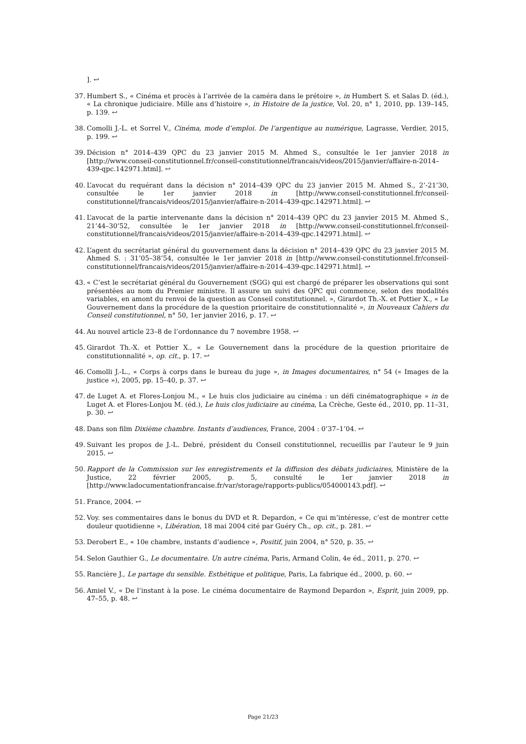]. ↩
37. Humbert S., « Cinéma et procès à l’arrivée de la caméra dans le prétoire », in Humbert S. et Salas D. (éd.), « La chronique judiciaire. Mille ans d’histoire », in Histoire de la justice, Vol. 20, n° 1, 2010, pp. 139–145, p. 139. ↩
38. Comolli J.-L. et Sorrel V., Cinéma, mode d’emploi. De l’argentique au numérique, Lagrasse, Verdier, 2015, p. 199. ↩
39. Décision n° 2014–439 QPC du 23 janvier 2015 M. Ahmed S., consultée le 1er janvier 2018 in [http://www.conseil-constitutionnel.fr/conseil-constitutionnel/francais/videos/2015/janvier/affaire-n-2014–439-qpc.142971.html]. ↩
40. L’avocat du requérant dans la décision n° 2014–439 QPC du 23 janvier 2015 M. Ahmed S., 2’-21’30, consultée le 1er janvier 2018 in [http://www.conseil-constitutionnel.fr/conseil-constitutionnel/francais/videos/2015/janvier/affaire-n-2014–439-qpc.142971.html]. ↩
41. L’avocat de la partie intervenante dans la décision n° 2014–439 QPC du 23 janvier 2015 M. Ahmed S., 21’44–30’52, consultée le 1er janvier 2018 in [http://www.conseil-constitutionnel.fr/conseil-constitutionnel/francais/videos/2015/janvier/affaire-n-2014–439-qpc.142971.html]. ↩
42. L’agent du secrétariat général du gouvernement dans la décision n° 2014–439 QPC du 23 janvier 2015 M. Ahmed S. : 31’05–38’54, consultée le 1er janvier 2018 in [http://www.conseil-constitutionnel.fr/conseil-constitutionnel/francais/videos/2015/janvier/affaire-n-2014–439-qpc.142971.html]. ↩
43. « C’est le secrétariat général du Gouvernement (SGG) qui est chargé de préparer les observations qui sont présentées au nom du Premier ministre. Il assure un suivi des QPC qui commence, selon des modalités variables, en amont du renvoi de la question au Conseil constitutionnel. », Girardot Th.-X. et Pottier X., « Le Gouvernement dans la procédure de la question prioritaire de constitutionnalité », in Nouveaux Cahiers du Conseil constitutionnel, n° 50, 1er janvier 2016, p. 17. ↩
44. Au nouvel article 23–8 de l’ordonnance du 7 novembre 1958. ↩
45. Girardot Th.-X. et Pottier X., « Le Gouvernement dans la procédure de la question prioritaire de constitutionnalité », op. cit., p. 17. ↩
46. Comolli J.-L., « Corps à corps dans le bureau du juge », in Images documentaires, n° 54 (« Images de la justice »), 2005, pp. 15–40, p. 37. ↩
47. de Luget A. et Flores-Lonjou M., « Le huis clos judiciaire au cinéma : un défi cinématographique » in de Luget A. et Flores-Lonjou M. (éd.), Le huis clos judiciaire au cinéma, La Crèche, Geste éd., 2010, pp. 11–31, p. 30. ↩
48. Dans son film Dixième chambre. Instants d’audiences, France, 2004 : 0’37–1’04. ↩
49. Suivant les propos de J.-L. Debré, président du Conseil constitutionnel, recueillis par l’auteur le 9 juin 2015. ↩
50. Rapport de la Commission sur les enregistrements et la diffusion des débats judiciaires, Ministère de la Justice, 22 février 2005, p. 5, consulté le 1er janvier 2018 in [http://www.ladocumentationfrancaise.fr/var/storage/rapports-publics/054000143.pdf]. ↩
51. France, 2004. ↩
52. Voy. ses commentaires dans le bonus du DVD et R. Depardon, « Ce qui m’intéresse, c’est de montrer cette douleur quotidienne », Libération, 18 mai 2004 cité par Guéry Ch., op. cit., p. 281. ↩
53. Derobert E., « 10e chambre, instants d’audience », Positif, juin 2004, n° 520, p. 35. ↩
54. Selon Gauthier G., Le documentaire. Un autre cinéma, Paris, Armand Colin, 4e éd., 2011, p. 270. ↩
55. Rancière J., Le partage du sensible. Esthétique et politique, Paris, La fabrique éd., 2000, p. 60. ↩
56. Amiel V., « De l’instant à la pose. Le cinéma documentaire de Raymond Depardon », Esprit, juin 2009, pp. 47–55, p. 48. ↩
Page 21/23